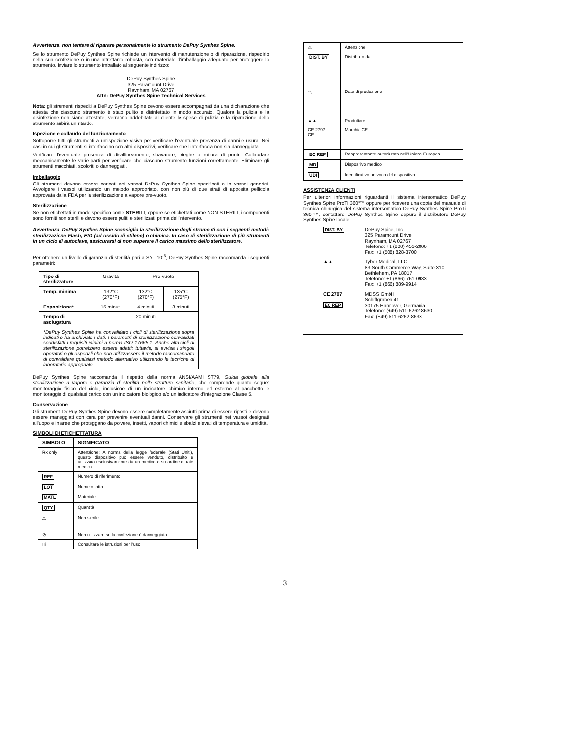Avvertenza: non tentare di riparare personalmente lo strumento DePuy Synthes Spine.
Se lo strumento DePuy Synthes Spine richiede un intervento di manutenzione o di riparazione, rispedirlo nella sua confezione o in una altrettanto robusta, con materiale d'imballaggio adeguato per proteggere lo strumento. Inviare lo strumento imballato al seguente indirizzo:
DePuy Synthes Spine
325 Paramount Drive
Raynham, MA 02767
Attn: DePuy Synthes Spine Technical Services
Nota: gli strumenti rispediti a DePuy Synthes Spine devono essere accompagnati da una dichiarazione che attesta che ciascuno strumento è stato pulito e disinfettato in modo accurato. Qualora la pulizia e la disinfezione non siano attestate, verranno addebitate al cliente le spese di pulizia e la riparazione dello strumento subirà un ritardo.
Ispezione e collaudo del funzionamento
Sottoporre tutti gli strumenti a un'ispezione visiva per verificare l'eventuale presenza di danni e usura. Nei casi in cui gli strumenti si interfaccino con altri dispositivi, verificare che l'interfaccia non sia danneggiata.
Verificare l'eventuale presenza di disallineamento, sbavature, pieghe o rottura di punte. Collaudare meccanicamente le varie parti per verificare che ciascuno strumento funzioni correttamente. Eliminare gli strumenti macchiati, scoloriti o danneggiati.
Imballaggio
Gli strumenti devono essere caricati nei vassoi DePuy Synthes Spine specificati o in vassoi generici. Avvolgere i vassoi utilizzando un metodo appropriato, con non più di due strati di apposita pellicola approvata dalla FDA per la sterilizzazione a vapore pre-vuoto.
Sterilizzazione
Se non etichettati in modo specifico come STERILI, oppure se etichettati come NON STERILI, i componenti sono forniti non sterili e devono essere puliti e sterilizzati prima dell'intervento.
Avvertenza: DePuy Synthes Spine sconsiglia la sterilizzazione degli strumenti con i seguenti metodi: sterilizzazione Flash, EtO (ad ossido di etilene) o chimica. In caso di sterilizzazione di più strumenti in un ciclo di autoclave, assicurarsi di non superare il carico massimo dello sterilizzatore.
Per ottenere un livello di garanzia di sterilità pari a SAL 10<sup>-6</sup>, DePuy Synthes Spine raccomanda i seguenti parametri:
| Tipo di sterilizzatore | Gravità | Pre-vuoto | |
| Temp. minima | 132°C (270°F) | 132°C (270°F) | 135°C (275°F) |
| Esposizione* | 15 minuti | 4 minuti | 3 minuti |
| Tempo di asciugatura | 20 minuti | | |
| *DePuy Synthes Spine ha convalidato i cicli di sterilizzazione sopra indicati e ha archiviato i dati. I parametri di sterilizzazione convalidati soddisfatti i requisiti minimi a norma ISO 17665-1. Anche altri cicli di sterilizzazione potrebbero essere adatti; tuttavia, si avvisa i singoli operatori o gli ospedali che non utilizzassero il metodo raccomandato di convalidare qualsiasi metodo alternativo utilizzando le tecniche di laboratorio appropriate. | | | |
DePuy Synthes Spine raccomanda il rispetto della norma ANSI/AAMI ST79, Guida globale alla sterilizzazione a vapore e garanzia di sterilità nelle strutture sanitarie, che comprende quanto segue: monitoraggio fisico del ciclo, inclusione di un indicatore chimico interno ed esterno al pacchetto e monitoraggio di qualsiasi carico con un indicatore biologico e/o un indicatore d'integrazione Classe 5.
Conservazione
Gli strumenti DePuy Synthes Spine devono essere completamente asciutti prima di essere riposti e devono essere maneggiati con cura per prevenire eventuali danni. Conservare gli strumenti nei vassoi designati all'uopo e in aree che proteggano da polvere, insetti, vapori chimici e sbalzi elevati di temperatura e umidità.
SIMBOLI DI ETICHETTATURA
| SIMBOLO | SIGNIFICATO |
| --- | --- |
| R x only | Attenzione: A norma della legge federale (Stati Uniti), questo dispositivo può essere venduto, distribuito e utilizzato esclusivamente da un medico o su ordine di tale medico. |
| REF | Numero di riferimento |
| LOT | Numero lotto |
| MATL | Materiale |
| QTY | Quantità |
| △ | Non sterile |
| ⊘ | Non utilizzare se la confezione è danneggiata |
| ▯i | Consultare le istruzioni per l'uso |
| ⚠ | Attenzione |
| DIST. BY | Distribuito da |
| 〽 | Data di produzione |
| ▲▲ | Produttore |
| CE 2797 CE | Marchio CE |
| EC REP | Rappresentante autorizzato nell'Unione Europea |
| MD | Dispositivo medico |
| UDI | Identificativo univoco del dispositivo |
ASSISTENZA CLIENTI
Per ulteriori informazioni riguardanti il sistema intersomatico DePuy Synthes Spine ProTi 360°™ oppure per ricevere una copia del manuale di tecnica chirurgica del sistema intersomatico DePuy Synthes Spine ProTi 360°™, contattare DePuy Synthes Spine oppure il distributore DePuy Synthes Spine locale.
DIST. BY
DePuy Spine, Inc.
325 Paramount Drive
Raynham, MA 02767
Telefono: +1 (800) 451-2006
Fax: +1 (508) 828-3700
▲▲
Tyber Medical, LLC
83 South Commerce Way, Suite 310
Bethlehem, PA 18017
Telefono: +1 (866) 761-0933
Fax: +1 (866) 889-9914
CE 2797
EC REP
MDSS GmbH
Schiffgraben 41
30175 Hannover, Germania
Telefono: (+49) 511-6262-8630
Fax: (+49) 511-6262-8633
3